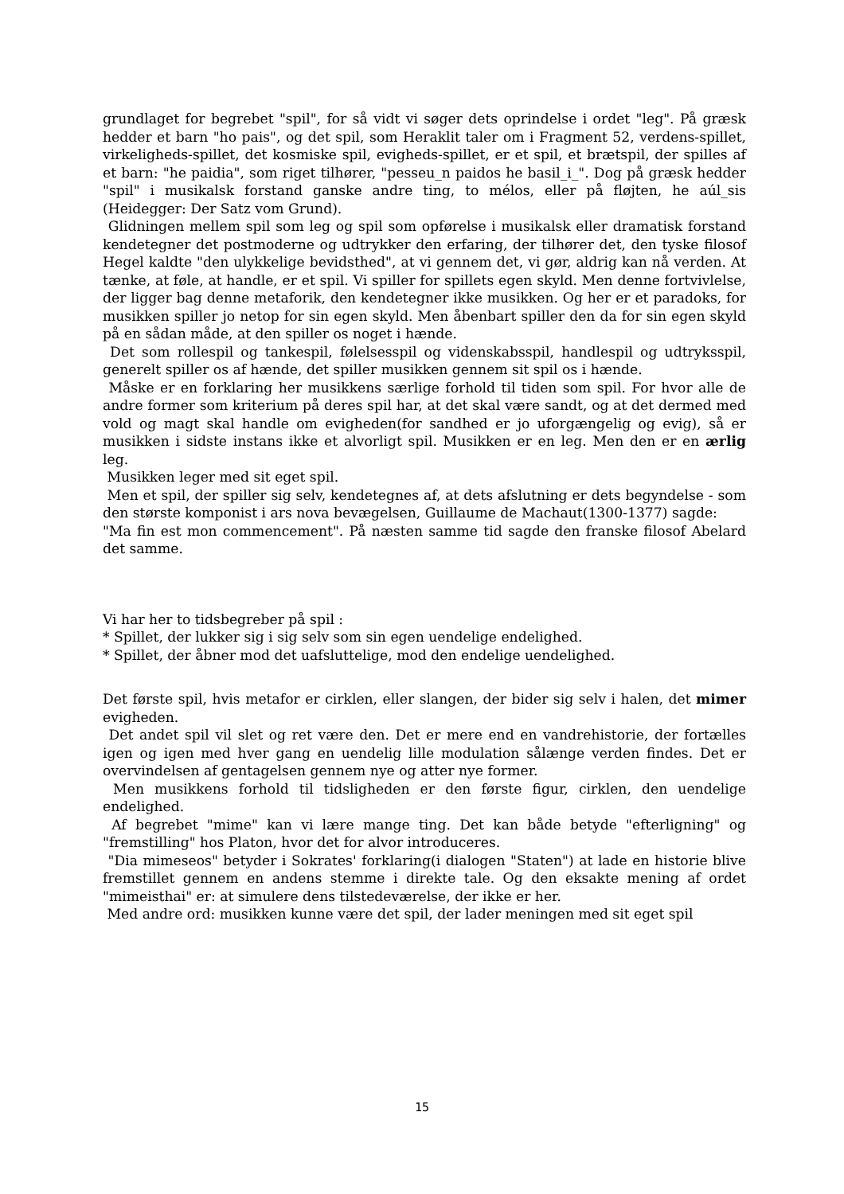grundlaget for begrebet "spil", for så vidt vi søger dets oprindelse i ordet "leg". På græsk hedder et barn "ho pais", og det spil, som Heraklit taler om i Fragment 52, verdens-spillet, virkeligheds-spillet, det kosmiske spil, evigheds-spillet, er et spil, et brætspil, der spilles af et barn: "he paidia", som riget tilhører, "pesseu_n paidos he basil_i_". Dog på græsk hedder "spil" i musikalsk forstand ganske andre ting, to mélos, eller på fløjten, he aúl_sis (Heidegger: Der Satz vom Grund).
Glidningen mellem spil som leg og spil som opførelse i musikalsk eller dramatisk forstand kendetegner det postmoderne og udtrykker den erfaring, der tilhører det, den tyske filosof Hegel kaldte "den ulykkelige bevidsthed", at vi gennem det, vi gør, aldrig kan nå verden. At tænke, at føle, at handle, er et spil. Vi spiller for spillets egen skyld. Men denne fortvivlelse, der ligger bag denne metaforik, den kendetegner ikke musikken. Og her er et paradoks, for musikken spiller jo netop for sin egen skyld. Men åbenbart spiller den da for sin egen skyld på en sådan måde, at den spiller os noget i hænde.
Det som rollespil og tankespil, følelsesspil og videnskabsspil, handlespil og udtryksspil, generelt spiller os af hænde, det spiller musikken gennem sit spil os i hænde.
Måske er en forklaring her musikkens særlige forhold til tiden som spil. For hvor alle de andre former som kriterium på deres spil har, at det skal være sandt, og at det dermed med vold og magt skal handle om evigheden(for sandhed er jo uforgængelig og evig), så er musikken i sidste instans ikke et alvorligt spil. Musikken er en leg. Men den er en ærlig leg.
Musikken leger med sit eget spil.
Men et spil, der spiller sig selv, kendetegnes af, at dets afslutning er dets begyndelse - som den største komponist i ars nova bevægelsen, Guillaume de Machaut(1300-1377) sagde:
"Ma fin est mon commencement". På næsten samme tid sagde den franske filosof Abelard det samme.
Vi har her to tidsbegreber på spil :
* Spillet, der lukker sig i sig selv som sin egen uendelige endelighed.
* Spillet, der åbner mod det uafsluttelige, mod den endelige uendelighed.
Det første spil, hvis metafor er cirklen, eller slangen, der bider sig selv i halen, det mimer evigheden.
Det andet spil vil slet og ret være den. Det er mere end en vandrehistorie, der fortælles igen og igen med hver gang en uendelig lille modulation sålænge verden findes. Det er overvindelsen af gentagelsen gennem nye og atter nye former.
Men musikkens forhold til tidsligheden er den første figur, cirklen, den uendelige endelighed.
Af begrebet "mime" kan vi lære mange ting. Det kan både betyde "efterligning" og "fremstilling" hos Platon, hvor det for alvor introduceres.
"Dia mimeseos" betyder i Sokrates' forklaring(i dialogen "Staten") at lade en historie blive fremstillet gennem en andens stemme i direkte tale. Og den eksakte mening af ordet "mimeisthai" er: at simulere dens tilstedeværelse, der ikke er her.
Med andre ord: musikken kunne være det spil, der lader meningen med sit eget spil
15